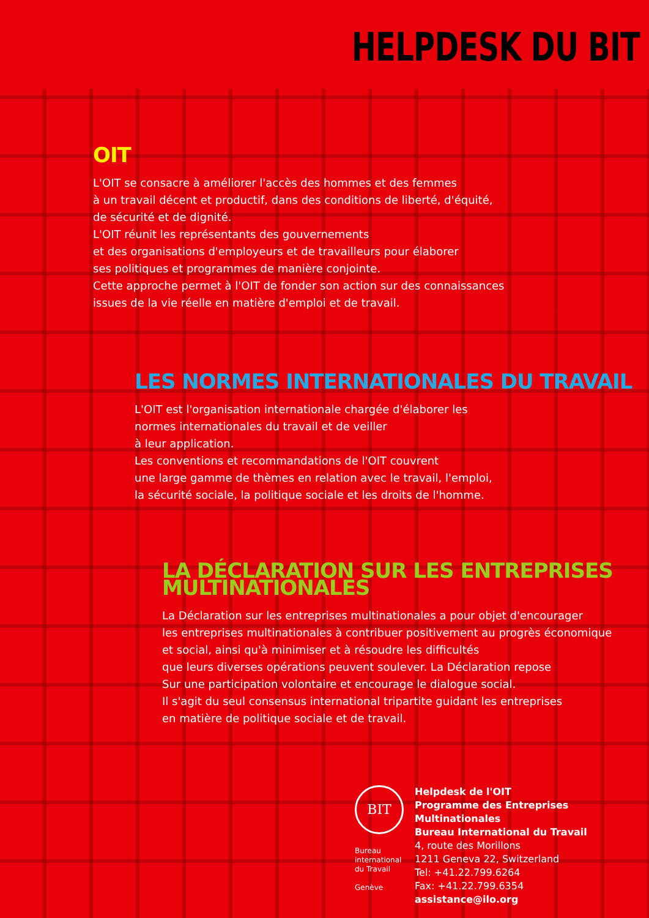HELPDESK DU BIT
OIT
L'OIT se consacre à améliorer l'accès des hommes et des femmes
à un travail décent et productif, dans des conditions de liberté, d'équité,
de sécurité et de dignité.
L'OIT réunit les représentants des gouvernements
et des organisations d'employeurs et de travailleurs pour élaborer
ses politiques et programmes de manière conjointe.
Cette approche permet à l'OIT de fonder son action sur des connaissances
issues de la vie réelle en matière d'emploi et de travail.
LES NORMES INTERNATIONALES DU TRAVAIL
L'OIT est l'organisation internationale chargée d'élaborer les
normes internationales du travail et de veiller
à leur application.
Les conventions et recommandations de l'OIT couvrent
une large gamme de thèmes en relation avec le travail, l'emploi,
la sécurité sociale, la politique sociale et les droits de l'homme.
LA DÉCLARATION SUR LES ENTREPRISES MULTINATIONALES
La Déclaration sur les entreprises multinationales a pour objet d'encourager
les entreprises multinationales à contribuer positivement au progrès économique
et social, ainsi qu'à minimiser et à résoudre les difficultés
que leurs diverses opérations peuvent soulever. La Déclaration repose
Sur une participation volontaire et encourage le dialogue social.
Il s'agit du seul consensus international tripartite guidant les entreprises
en matière de politique sociale et de travail.
BIT
Bureau
international
du Travail
Genève
Helpdesk de l'OIT
Programme des Entreprises Multinationales
Bureau International du Travail
4, route des Morillons
1211 Geneva 22, Switzerland
Tel: +41.22.799.6264
Fax: +41.22.799.6354
assistance@ilo.org